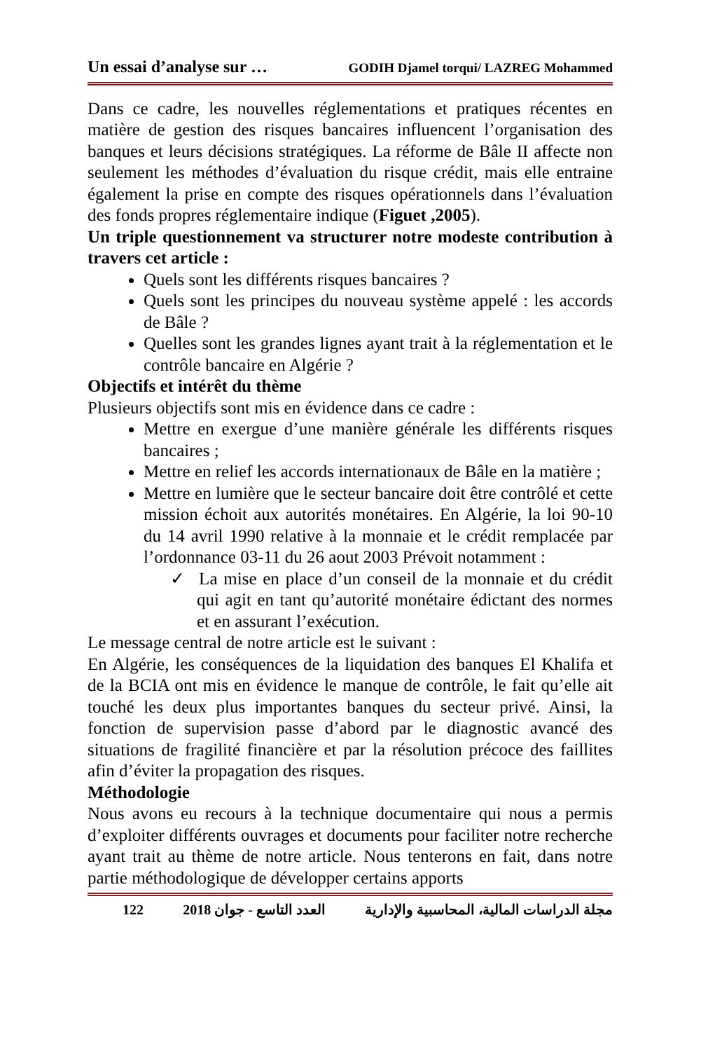Un essai d’analyse sur … GODIH Djamel torqui/ LAZREG Mohammed
Dans ce cadre, les nouvelles réglementations et pratiques récentes en matière de gestion des risques bancaires influencent l’organisation des banques et leurs décisions stratégiques. La réforme de Bâle II affecte non seulement les méthodes d’évaluation du risque crédit, mais elle entraine également la prise en compte des risques opérationnels dans l’évaluation des fonds propres réglementaire indique (Figuet ,2005).
Un triple questionnement va structurer notre modeste contribution à travers cet article :
Quels sont les différents risques bancaires ?
Quels sont les principes du nouveau système appelé : les accords de Bâle ?
Quelles sont les grandes lignes ayant trait à la réglementation et le contrôle bancaire en Algérie ?
Objectifs et intérêt du thème
Plusieurs objectifs sont mis en évidence dans ce cadre :
Mettre en exergue d’une manière générale les différents risques bancaires ;
Mettre en relief les accords internationaux de Bâle en la matière ;
Mettre en lumière que le secteur bancaire doit être contrôlé et cette mission échoit aux autorités monétaires. En Algérie, la loi 90-10 du 14 avril 1990 relative à la monnaie et le crédit remplacée par l’ordonnance 03-11 du 26 aout 2003 Prévoit notamment :
✓ La mise en place d’un conseil de la monnaie et du crédit qui agit en tant qu’autorité monétaire édictant des normes et en assurant l’exécution.
Le message central de notre article est le suivant :
En Algérie, les conséquences de la liquidation des banques El Khalifa et de la BCIA ont mis en évidence le manque de contrôle, le fait qu’elle ait touché les deux plus importantes banques du secteur privé. Ainsi, la fonction de supervision passe d’abord par le diagnostic avancé des situations de fragilité financière et par la résolution précoce des faillites afin d’éviter la propagation des risques.
Méthodologie
Nous avons eu recours à la technique documentaire qui nous a permis d’exploiter différents ouvrages et documents pour faciliter notre recherche ayant trait au thème de notre article. Nous tenterons en fait, dans notre partie méthodologique de développer certains apports
122 العدد التاسع - جوان 2018 مجلة الدراسات المالية، المحاسبية والإدارية